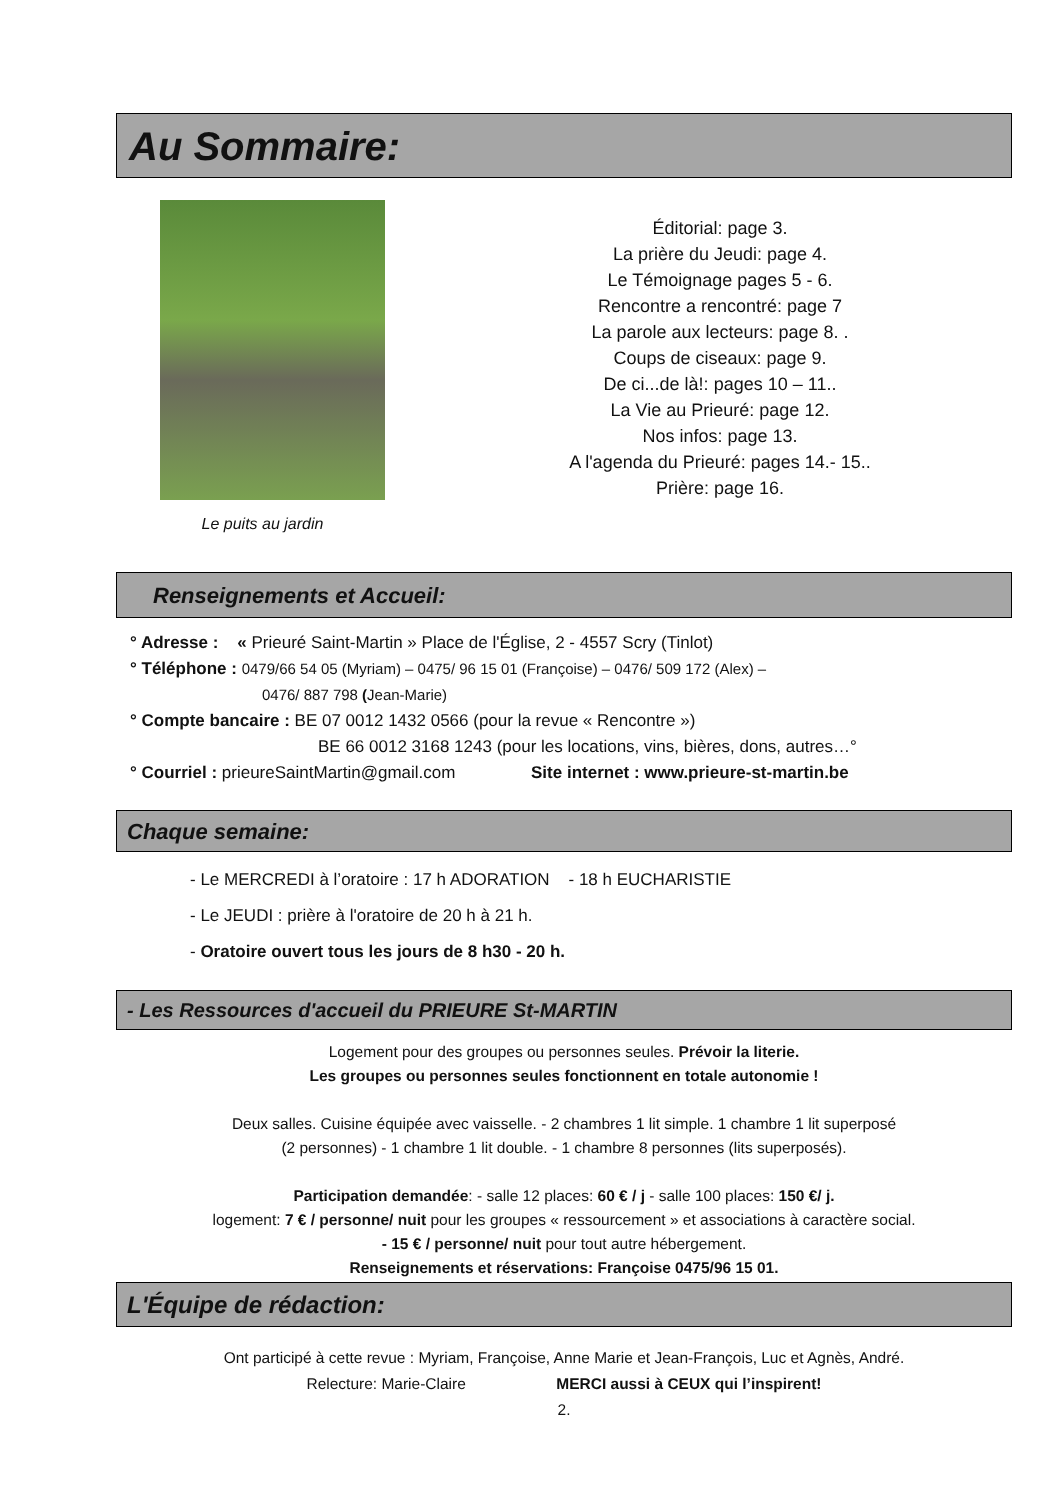Au Sommaire:
Le puits au jardin
Éditorial: page 3.
La prière du Jeudi: page 4.
Le Témoignage pages 5 - 6.
Rencontre a rencontré: page 7
La parole aux lecteurs: page 8. .
Coups de ciseaux: page 9.
De ci...de là!: pages 10 – 11..
La Vie au Prieuré: page 12.
Nos infos: page 13.
A l'agenda du Prieuré: pages 14.- 15..
Prière: page 16.
Renseignements et Accueil:
° Adresse : « Prieuré Saint-Martin » Place de l'Église, 2 - 4557 Scry (Tinlot)
° Téléphone : 0479/66 54 05 (Myriam) – 0475/ 96 15 01 (Françoise) – 0476/ 509 172 (Alex) –
0476/ 887 798 (Jean-Marie)
° Compte bancaire : BE 07 0012 1432 0566 (pour la revue « Rencontre »)
BE 66 0012 3168 1243 (pour les locations, vins, bières, dons, autres…°
° Courriel : prieureSaintMartin@gmail.com Site internet : www.prieure-st-martin.be
Chaque semaine:
- Le MERCREDI à l’oratoire : 17 h ADORATION - 18 h EUCHARISTIE
- Le JEUDI : prière à l'oratoire de 20 h à 21 h.
- Oratoire ouvert tous les jours de 8 h30 - 20 h.
- Les Ressources d'accueil du PRIEURE St-MARTIN
Logement pour des groupes ou personnes seules. Prévoir la literie.
Les groupes ou personnes seules fonctionnent en totale autonomie !
Deux salles. Cuisine équipée avec vaisselle. - 2 chambres 1 lit simple. 1 chambre 1 lit superposé
(2 personnes) - 1 chambre 1 lit double. - 1 chambre 8 personnes (lits superposés).
Participation demandée: - salle 12 places: 60 € / j - salle 100 places: 150 €/ j.
logement: 7 € / personne/ nuit pour les groupes « ressourcement » et associations à caractère social.
- 15 € / personne/ nuit pour tout autre hébergement.
Renseignements et réservations: Françoise 0475/96 15 01.
L'Équipe de rédaction:
Ont participé à cette revue : Myriam, Françoise, Anne Marie et Jean-François, Luc et Agnès, André.
Relecture: Marie-Claire MERCI aussi à CEUX qui l’inspirent!
2.